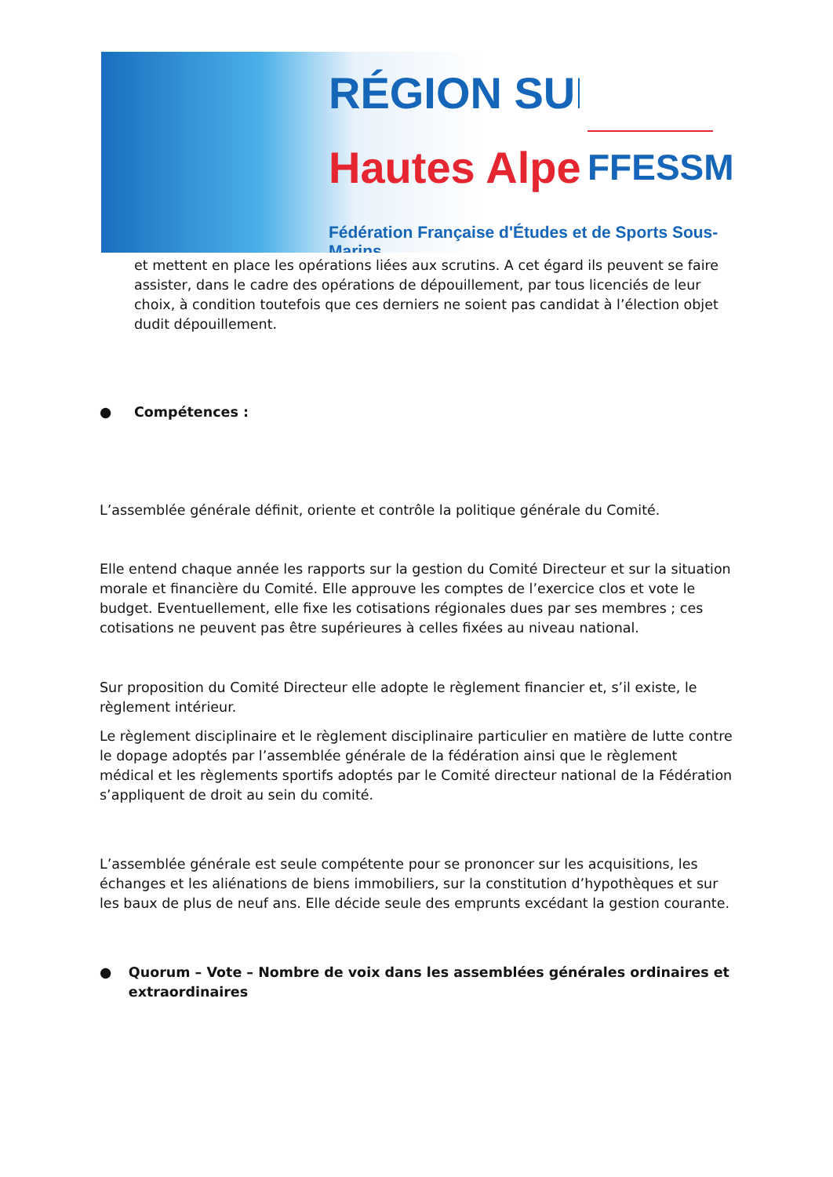RÉGION SUD
Hautes Alpes
FFESSM
Fédération Française d'Études et de Sports Sous-Marins
et mettent en place les opérations liées aux scrutins. A cet égard ils peuvent se faire assister, dans le cadre des opérations de dépouillement, par tous licenciés de leur choix, à condition toutefois que ces derniers ne soient pas candidat à l’élection objet dudit dépouillement.
● Compétences :
L’assemblée générale définit, oriente et contrôle la politique générale du Comité.
Elle entend chaque année les rapports sur la gestion du Comité Directeur et sur la situation morale et financière du Comité. Elle approuve les comptes de l’exercice clos et vote le budget. Eventuellement, elle fixe les cotisations régionales dues par ses membres ; ces cotisations ne peuvent pas être supérieures à celles fixées au niveau national.
Sur proposition du Comité Directeur elle adopte le règlement financier et, s’il existe, le règlement intérieur.
Le règlement disciplinaire et le règlement disciplinaire particulier en matière de lutte contre le dopage adoptés par l’assemblée générale de la fédération ainsi que le règlement médical et les règlements sportifs adoptés par le Comité directeur national de la Fédération s’appliquent de droit au sein du comité.
L’assemblée générale est seule compétente pour se prononcer sur les acquisitions, les échanges et les aliénations de biens immobiliers, sur la constitution d’hypothèques et sur les baux de plus de neuf ans. Elle décide seule des emprunts excédant la gestion courante.
● Quorum – Vote – Nombre de voix dans les assemblées générales ordinaires et extraordinaires